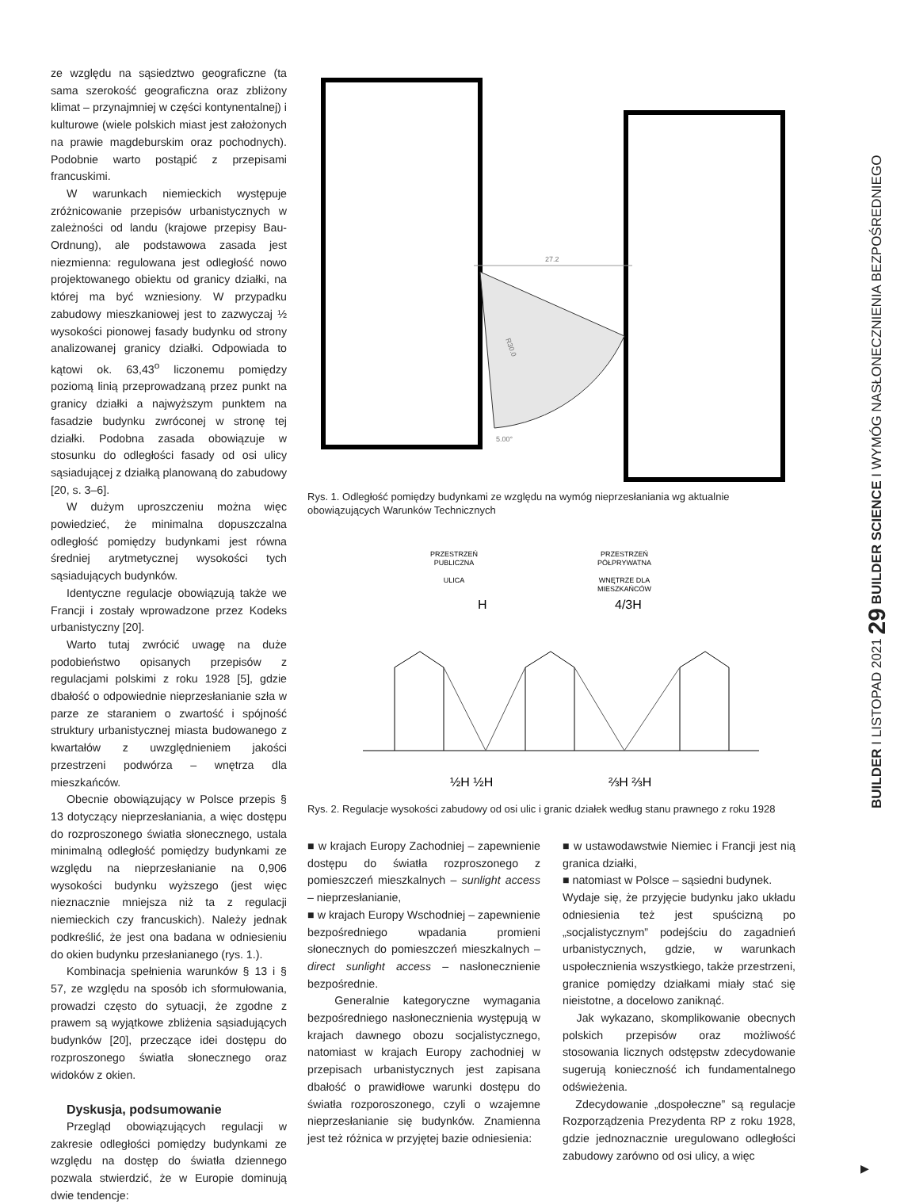ze względu na sąsiedztwo geograficzne (ta sama szerokość geograficzna oraz zbliżony klimat – przynajmniej w części kontynentalnej) i kulturowe (wiele polskich miast jest założonych na prawie magdeburskim oraz pochodnych). Podobnie warto postąpić z przepisami francuskimi.
W warunkach niemieckich występuje zróżnicowanie przepisów urbanistycznych w zależności od landu (krajowe przepisy Bau-Ordnung), ale podstawowa zasada jest niezmienna: regulowana jest odległość nowo projektowanego obiektu od granicy działki, na której ma być wzniesiony. W przypadku zabudowy mieszkaniowej jest to zazwyczaj ½ wysokości pionowej fasady budynku od strony analizowanej granicy działki. Odpowiada to kątowi ok. 63,43<sup>o</sup> liczonemu pomiędzy poziomą linią przeprowadzaną przez punkt na granicy działki a najwyższym punktem na fasadzie budynku zwróconej w stronę tej działki. Podobna zasada obowiązuje w stosunku do odległości fasady od osi ulicy sąsiadującej z działką planowaną do zabudowy [20, s. 3–6].
W dużym uproszczeniu można więc powiedzieć, że minimalna dopuszczalna odległość pomiędzy budynkami jest równa średniej arytmetycznej wysokości tych sąsiadujących budynków.
Identyczne regulacje obowiązują także we Francji i zostały wprowadzone przez Kodeks urbanistyczny [20].
Warto tutaj zwrócić uwagę na duże podobieństwo opisanych przepisów z regulacjami polskimi z roku 1928 [5], gdzie dbałość o odpowiednie nieprzesłanianie szła w parze ze staraniem o zwartość i spójność struktury urbanistycznej miasta budowanego z kwartałów z uwzględnieniem jakości przestrzeni podwórza – wnętrza dla mieszkańców.
Obecnie obowiązujący w Polsce przepis § 13 dotyczący nieprzesłaniania, a więc dostępu do rozproszonego światła słonecznego, ustala minimalną odległość pomiędzy budynkami ze względu na nieprzesłanianie na 0,906 wysokości budynku wyższego (jest więc nieznacznie mniejsza niż ta z regulacji niemieckich czy francuskich). Należy jednak podkreślić, że jest ona badana w odniesieniu do okien budynku przesłanianego (rys. 1.).
Kombinacja spełnienia warunków § 13 i § 57, ze względu na sposób ich sformułowania, prowadzi często do sytuacji, że zgodne z prawem są wyjątkowe zbliżenia sąsiadujących budynków [20], przeczące idei dostępu do rozproszonego światła słonecznego oraz widoków z okien.
Dyskusja, podsumowanie
Przegląd obowiązujących regulacji w zakresie odległości pomiędzy budynkami ze względu na dostęp do światła dziennego pozwala stwierdzić, że w Europie dominują dwie tendencje:
27.2
5.00°
R30.0
Rys. 1. Odległość pomiędzy budynkami ze względu na wymóg nieprzesłaniania wg aktualnie obowiązujących Warunków Technicznych
PRZESTRZEŃ
PUBLICZNA
ULICA
PRZESTRZEŃ
PÓŁPRYWATNA
WNĘTRZE DLA
MIESZKAŃCÓW
H
4/3H
½H ½H
⅔H ⅔H
Rys. 2. Regulacje wysokości zabudowy od osi ulic i granic działek według stanu prawnego z roku 1928
■ w krajach Europy Zachodniej – zapewnienie dostępu do światła rozproszonego z pomieszczeń mieszkalnych – sunlight access – nieprzesłanianie,
■ w krajach Europy Wschodniej – zapewnienie bezpośredniego wpadania promieni słonecznych do pomieszczeń mieszkalnych – direct sunlight access – nasłonecznienie bezpośrednie.
Generalnie kategoryczne wymagania bezpośredniego nasłonecznienia występują w krajach dawnego obozu socjalistycznego, natomiast w krajach Europy zachodniej w przepisach urbanistycznych jest zapisana dbałość o prawidłowe warunki dostępu do światła rozporoszonego, czyli o wzajemne nieprzesłanianie się budynków. Znamienna jest też różnica w przyjętej bazie odniesienia:
■ w ustawodawstwie Niemiec i Francji jest nią granica działki,
■ natomiast w Polsce – sąsiedni budynek.
Wydaje się, że przyjęcie budynku jako układu odniesienia też jest spuścizną po „socjalistycznym” podejściu do zagadnień urbanistycznych, gdzie, w warunkach uspołecznienia wszystkiego, także przestrzeni, granice pomiędzy działkami miały stać się nieistotne, a docelowo zaniknąć.
Jak wykazano, skomplikowanie obecnych polskich przepisów oraz możliwość stosowania licznych odstępstw zdecydowanie sugerują konieczność ich fundamentalnego odświeżenia.
Zdecydowanie „dospołeczne” są regulacje Rozporządzenia Prezydenta RP z roku 1928, gdzie jednoznacznie uregulowano odległości zabudowy zarówno od osi ulicy, a więc
BUILDER I LISTOPAD 2021 29 BUILDER SCIENCE I WYMÓG NASŁONECZNIENIA BEZPOŚREDNIEGO
▶